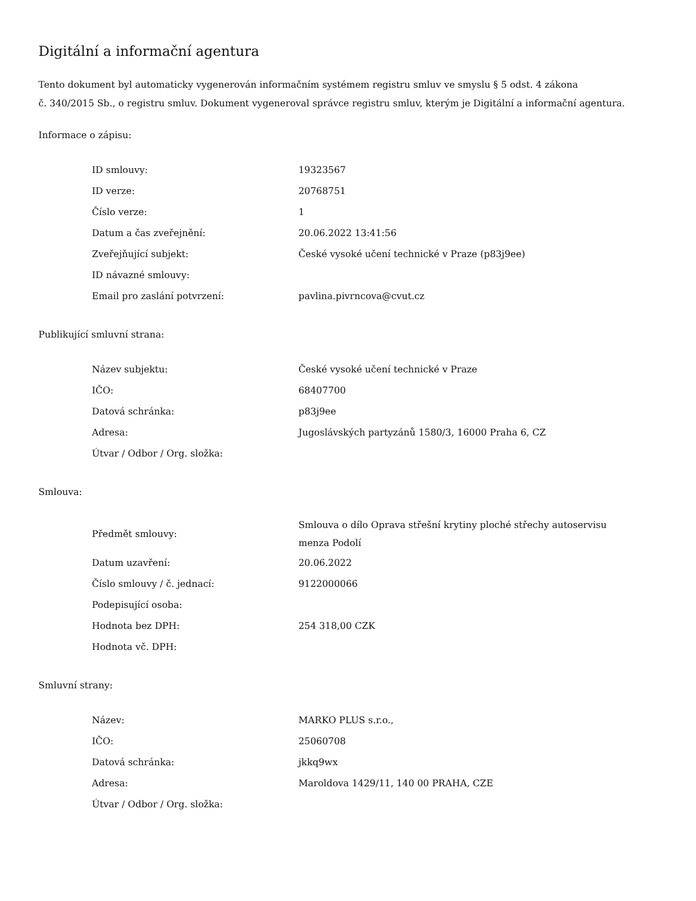Digitální a informační agentura
Tento dokument byl automaticky vygenerován informačním systémem registru smluv ve smyslu § 5 odst. 4 zákona
č. 340/2015 Sb., o registru smluv. Dokument vygeneroval správce registru smluv, kterým je Digitální a informační agentura.
Informace o zápisu:
| ID smlouvy: | 19323567 |
| ID verze: | 20768751 |
| Číslo verze: | 1 |
| Datum a čas zveřejnění: | 20.06.2022 13:41:56 |
| Zveřejňující subjekt: | České vysoké učení technické v Praze (p83j9ee) |
| ID návazné smlouvy: | |
| Email pro zaslání potvrzení: | pavlina.pivrncova@cvut.cz |
Publikující smluvní strana:
| Název subjektu: | České vysoké učení technické v Praze |
| IČO: | 68407700 |
| Datová schránka: | p83j9ee |
| Adresa: | Jugoslávských partyzánů 1580/3, 16000 Praha 6, CZ |
| Útvar / Odbor / Org. složka: | |
Smlouva:
| Předmět smlouvy: | Smlouva o dílo Oprava střešní krytiny ploché střechy autoservisu menza Podolí |
| Datum uzavření: | 20.06.2022 |
| Číslo smlouvy / č. jednací: | 9122000066 |
| Podepisující osoba: | |
| Hodnota bez DPH: | 254 318,00 CZK |
| Hodnota vč. DPH: | |
Smluvní strany:
| Název: | MARKO PLUS s.r.o., |
| IČO: | 25060708 |
| Datová schránka: | jkkq9wx |
| Adresa: | Maroldova 1429/11, 140 00 PRAHA, CZE |
| Útvar / Odbor / Org. složka: | |